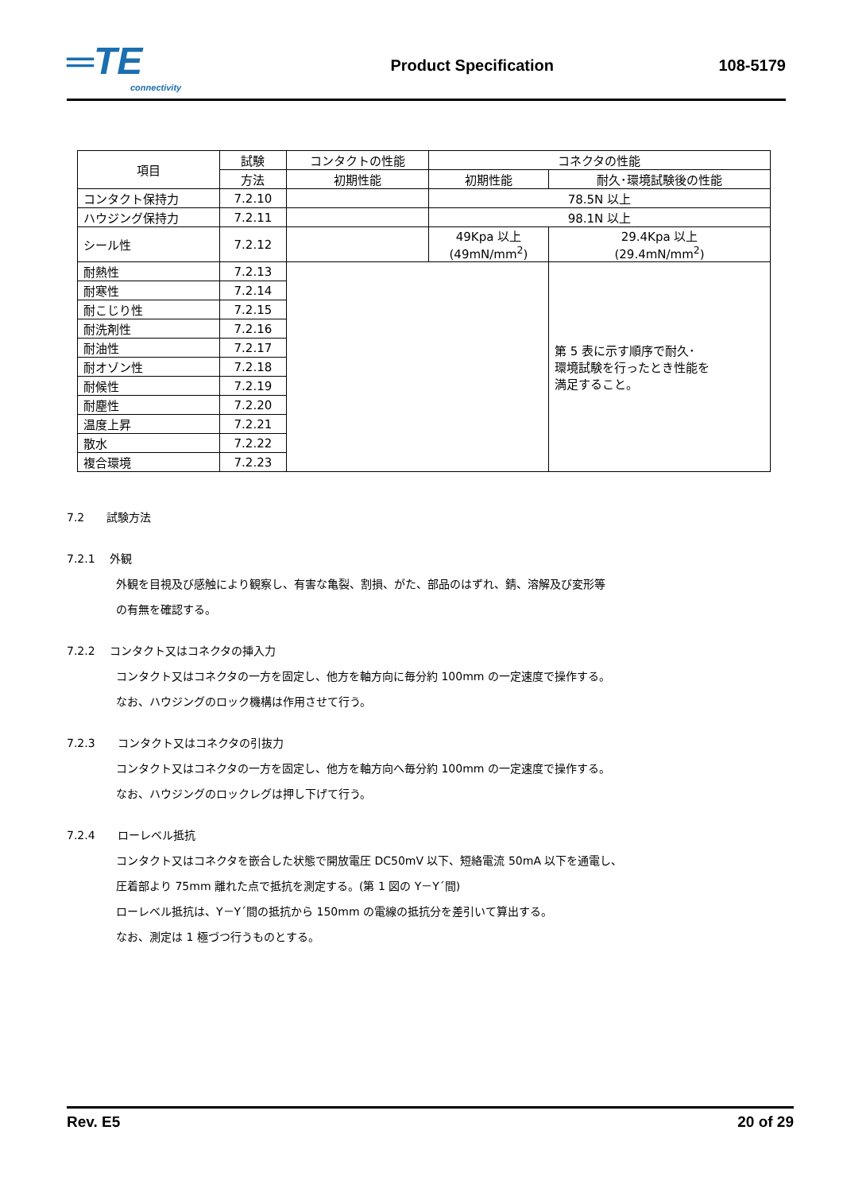═TE
connectivity
Product Specification 108-5179
| 項目 | 試験 | コンタクトの性能 | コネクタの性能 | | |
| --- | --- | --- | --- | --- | --- |
| | 方法 | 初期性能 | 初期性能 | 耐久･環境試験後の性能 | |
| コンタクト保持力 | 7.2.10 | | 78.5N 以上 | | |
| ハウジング保持力 | 7.2.11 | | 98.1N 以上 | | |
| シール性 | 7.2.12 | | 49Kpa 以上 (49mN/mm<sup>2</sup>) | | 29.4Kpa 以上 (29.4mN/mm<sup>2</sup>) |
| 耐熱性 | 7.2.13 | | | 第 5 表に示す順序で耐久･ 環境試験を行ったとき性能を 満足すること。 | |
| 耐寒性 | 7.2.14 | | | | |
| 耐こじり性 | 7.2.15 | | | | |
| 耐洗剤性 | 7.2.16 | | | | |
| 耐油性 | 7.2.17 | | | | |
| 耐オゾン性 | 7.2.18 | | | | |
| 耐候性 | 7.2.19 | | | | |
| 耐塵性 | 7.2.20 | | | | |
| 温度上昇 | 7.2.21 | | | | |
| 散水 | 7.2.22 | | | | |
| 複合環境 | 7.2.23 | | | | |
7.2　　試験方法
7.2.1　 外観
外観を目視及び感触により観察し、有害な亀裂、割損、がた、部品のはずれ、錆、溶解及び変形等
の有無を確認する。
7.2.2　 コンタクト又はコネクタの挿入力
コンタクト又はコネクタの一方を固定し、他方を軸方向に毎分約 100mm の一定速度で操作する。
なお、ハウジングのロック機構は作用させて行う。
7.2.3　　コンタクト又はコネクタの引抜力
コンタクト又はコネクタの一方を固定し、他方を軸方向へ毎分約 100mm の一定速度で操作する。
なお、ハウジングのロックレグは押し下げて行う。
7.2.4　　ローレベル抵抗
コンタクト又はコネクタを嵌合した状態で開放電圧 DC50mV 以下、短絡電流 50mA 以下を通電し、
圧着部より 75mm 離れた点で抵抗を測定する。(第 1 図の Y－Y´間)
ローレベル抵抗は、Y－Y´間の抵抗から 150mm の電線の抵抗分を差引いて算出する。
なお、測定は 1 極づつ行うものとする。
Rev. E5 20 of 29